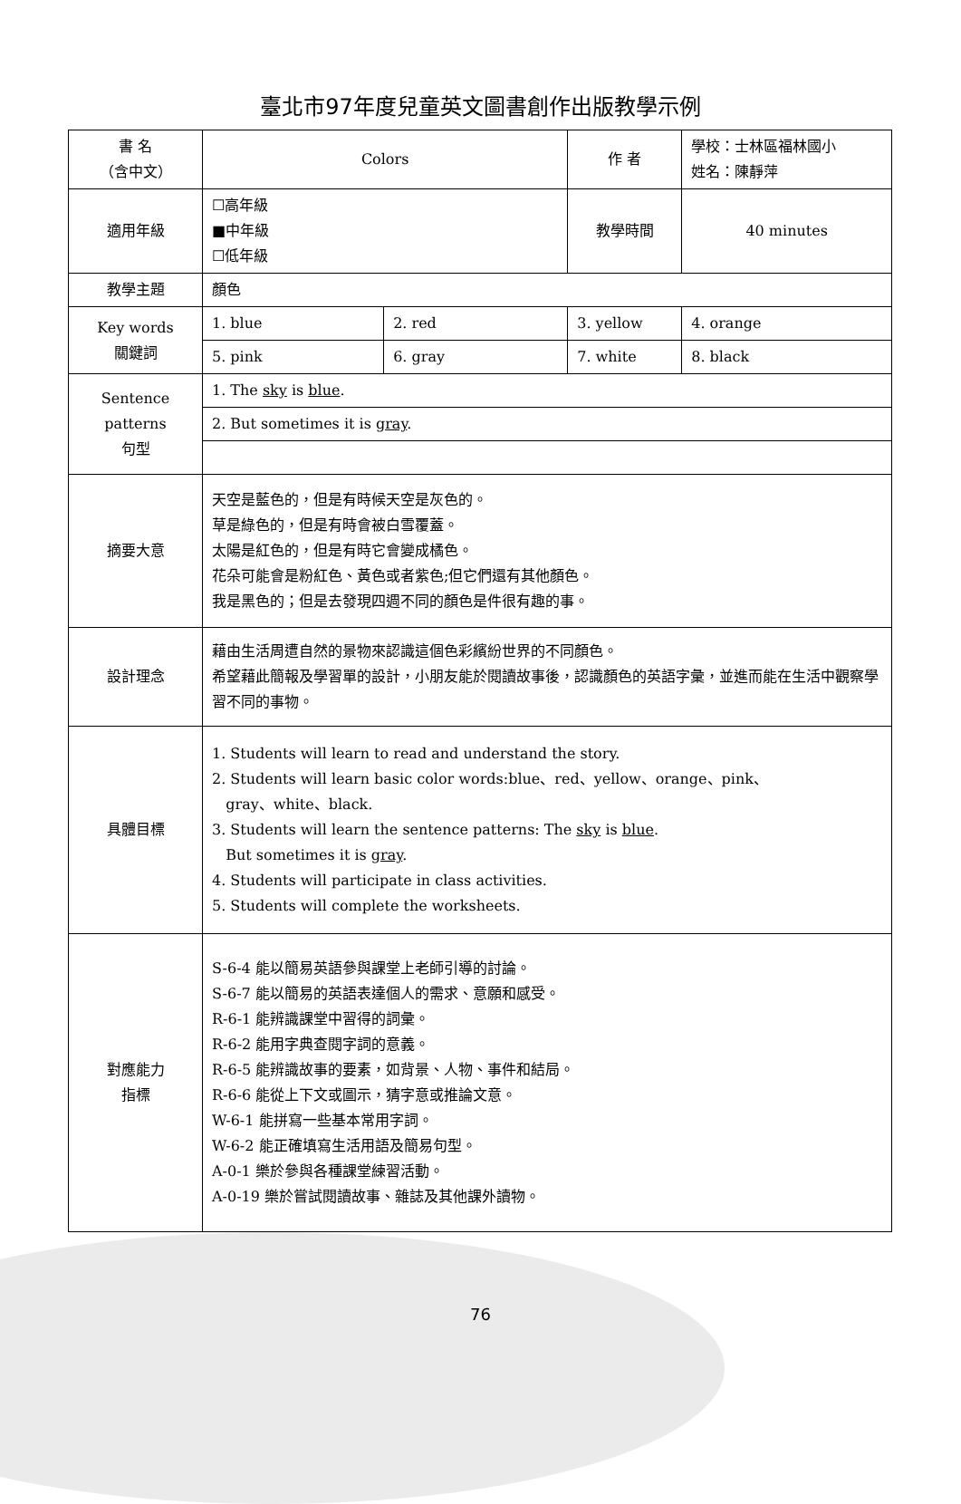臺北市97年度兒童英文圖書創作出版教學示例
| 書 名 （含中文） | Colors | | 作 者 | 學校：士林區福林國小 姓名：陳靜萍 | |
| 適用年級 | ☐高年級 ■中年級 ☐低年級 | | 教學時間 | 40 minutes | |
| 教學主題 | 顏色 | | | | |
| Key words 關鍵詞 | 1. blue | 2. red | 3. yellow | | 4. orange |
| | 5. pink | 6. gray | 7. white | | 8. black |
| Sentence patterns 句型 | 1. The sky is blue . | | | | |
| | 2. But sometimes it is gray . | | | | |
| 摘要大意 | 天空是藍色的，但是有時候天空是灰色的。 草是綠色的，但是有時會被白雪覆蓋。 太陽是紅色的，但是有時它會變成橘色。 花朵可能會是粉紅色、黃色或者紫色;但它們還有其他顏色。 我是黑色的；但是去發現四週不同的顏色是件很有趣的事。 | | | | |
| 設計理念 | 藉由生活周遭自然的景物來認識這個色彩繽紛世界的不同顏色。 希望藉此簡報及學習單的設計，小朋友能於閱讀故事後，認識顏色的英語字彙，並進而能在生活中觀察學習不同的事物。 | | | | |
| 具體目標 | 1. Students will learn to read and understand the story. 2. Students will learn basic color words:blue、red、yellow、orange、pink、 gray、white、black. 3. Students will learn the sentence patterns: The sky is blue . But sometimes it is gray . 4. Students will participate in class activities. 5. Students will complete the worksheets. | | | | |
| 對應能力 指標 | S-6-4 能以簡易英語參與課堂上老師引導的討論。 S-6-7 能以簡易的英語表達個人的需求、意願和感受。 R-6-1 能辨識課堂中習得的詞彙。 R-6-2 能用字典查閱字詞的意義。 R-6-5 能辨識故事的要素，如背景、人物、事件和結局。 R-6-6 能從上下文或圖示，猜字意或推論文意。 W-6-1 能拼寫一些基本常用字詞。 W-6-2 能正確填寫生活用語及簡易句型。 A-0-1 樂於參與各種課堂練習活動。 A-0-19 樂於嘗試閱讀故事、雜誌及其他課外讀物。 | | | | |
76